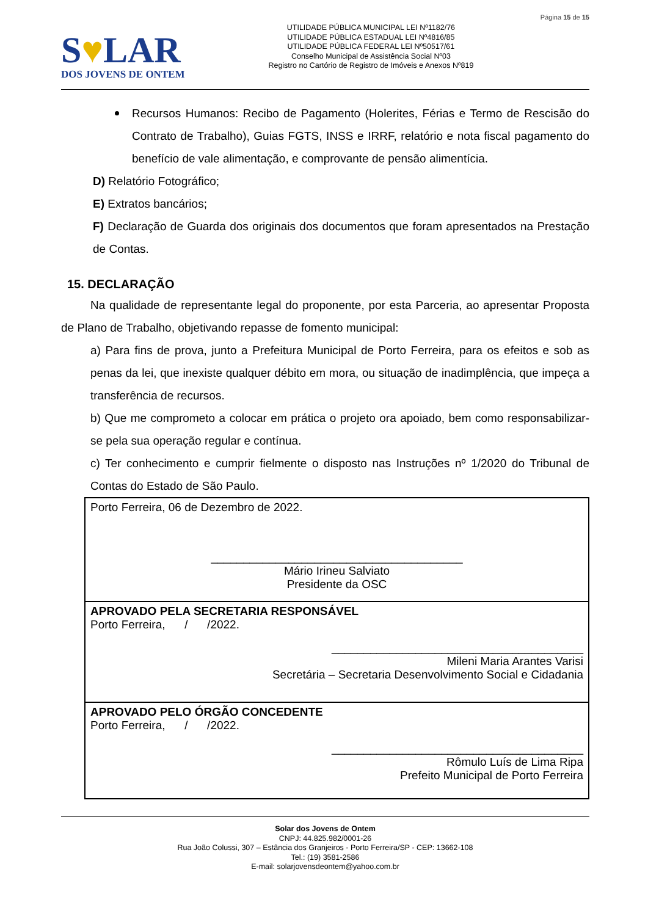S♥LAR
DOS JOVENS DE ONTEM
UTILIDADE PÚBLICA MUNICIPAL LEI Nº1182/76
UTILIDADE PÚBLICA ESTADUAL LEI Nº4816/85
UTILIDADE PÚBLICA FEDERAL LEI Nº50517/61
Conselho Municipal de Assistência Social Nº03
Registro no Cartório de Registro de Imóveis e Anexos Nº819
Página 15 de 15
Recursos Humanos: Recibo de Pagamento (Holerites, Férias e Termo de Rescisão do Contrato de Trabalho), Guias FGTS, INSS e IRRF, relatório e nota fiscal pagamento do benefício de vale alimentação, e comprovante de pensão alimentícia.
D) Relatório Fotográfico;
E) Extratos bancários;
F) Declaração de Guarda dos originais dos documentos que foram apresentados na Prestação de Contas.
15. DECLARAÇÃO
Na qualidade de representante legal do proponente, por esta Parceria, ao apresentar Proposta de Plano de Trabalho, objetivando repasse de fomento municipal:
a) Para fins de prova, junto a Prefeitura Municipal de Porto Ferreira, para os efeitos e sob as penas da lei, que inexiste qualquer débito em mora, ou situação de inadimplência, que impeça a transferência de recursos.
b) Que me comprometo a colocar em prática o projeto ora apoiado, bem como responsabilizar-se pela sua operação regular e contínua.
c) Ter conhecimento e cumprir fielmente o disposto nas Instruções nº 1/2020 do Tribunal de Contas do Estado de São Paulo.
| Porto Ferreira, 06 de Dezembro de 2022. _______________________________________ Mário Irineu Salviato Presidente da OSC |
| APROVADO PELA SECRETARIA RESPONSÁVEL Porto Ferreira, / /2022. _______________________________________ Mileni Maria Arantes Varisi Secretária – Secretaria Desenvolvimento Social e Cidadania |
| APROVADO PELO ÓRGÃO CONCEDENTE Porto Ferreira, / /2022. _______________________________________ Rômulo Luís de Lima Ripa Prefeito Municipal de Porto Ferreira |
Solar dos Jovens de Ontem
CNPJ: 44.825.982/0001-26
Rua João Colussi, 307 – Estância dos Granjeiros - Porto Ferreira/SP - CEP: 13662-108
Tel.: (19) 3581-2586
E-mail: solarjovensdeontem@yahoo.com.br